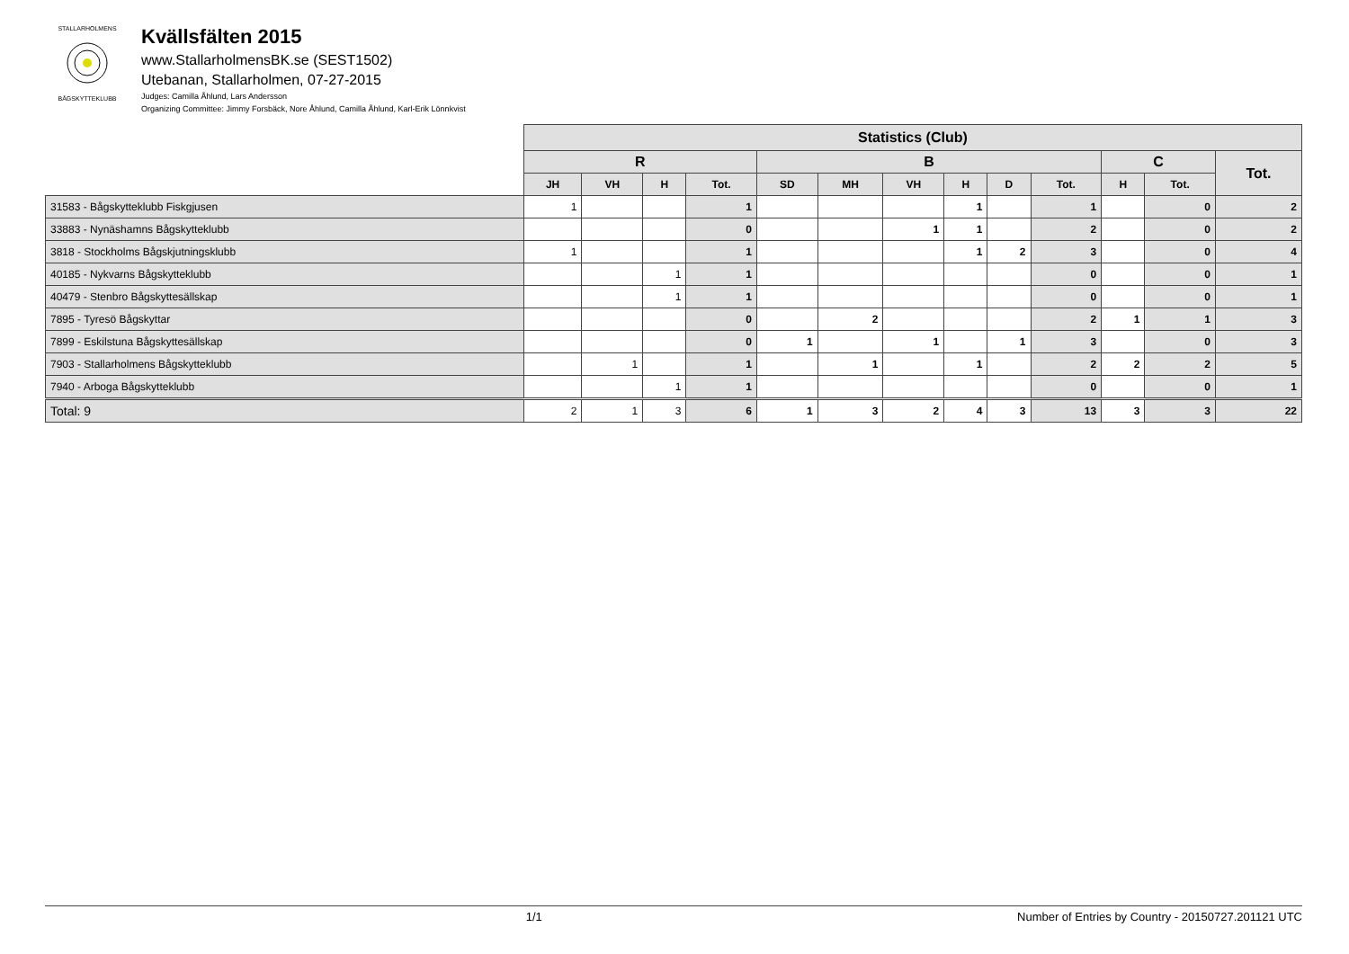STALLARHOLMENS
BÅGSKYTTEKLUBB
Kvällsfälten 2015
www.StallarholmensBK.se (SEST1502)
Utebanan, Stallarholmen, 07-27-2015
Judges: Camilla Åhlund, Lars Andersson
Organizing Committee: Jimmy Forsbäck, Nore Åhlund, Camilla Åhlund, Karl-Erik Lönnkvist
| | Statistics (Club) | | | | | | | | | | | | |
| --- | --- | --- | --- | --- | --- | --- | --- | --- | --- | --- | --- | --- | --- |
| | R | | | | B | | | | | | C | | Tot. |
| | JH | VH | H | Tot. | SD | MH | VH | H | D | Tot. | H | Tot. | |
| 31583 - Bågskytteklubb Fiskgjusen | 1 | | | 1 | | | | 1 | | 1 | | 0 | 2 |
| 33883 - Nynäshamns Bågskytteklubb | | | | 0 | | | 1 | 1 | | 2 | | 0 | 2 |
| 3818 - Stockholms Bågskjutningsklubb | 1 | | | 1 | | | | 1 | 2 | 3 | | 0 | 4 |
| 40185 - Nykvarns Bågskytteklubb | | | 1 | 1 | | | | | | 0 | | 0 | 1 |
| 40479 - Stenbro Bågskyttesällskap | | | 1 | 1 | | | | | | 0 | | 0 | 1 |
| 7895 - Tyresö Bågskyttar | | | | 0 | | 2 | | | | 2 | 1 | 1 | 3 |
| 7899 - Eskilstuna Bågskyttesällskap | | | | 0 | 1 | | 1 | | 1 | 3 | | 0 | 3 |
| 7903 - Stallarholmens Bågskytteklubb | | 1 | | 1 | | 1 | | 1 | | 2 | 2 | 2 | 5 |
| 7940 - Arboga Bågskytteklubb | | | 1 | 1 | | | | | | 0 | | 0 | 1 |
| Total: 9 | 2 | 1 | 3 | 6 | 1 | 3 | 2 | 4 | 3 | 13 | 3 | 3 | 22 |
x 1/1 Number of Entries by Country - 20150727.201121 UTC